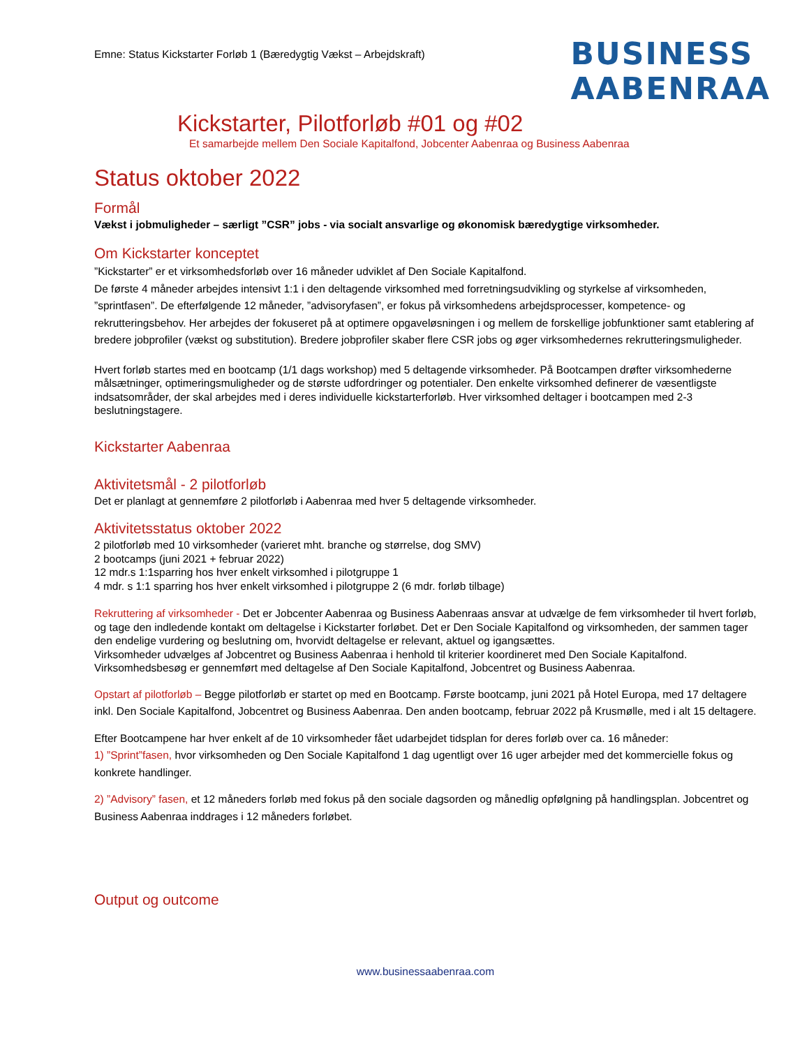Emne: Status Kickstarter Forløb 1 (Bæredygtig Vækst – Arbejdskraft)
BUSINESS
AABENRAA
Kickstarter, Pilotforløb #01 og #02
Et samarbejde mellem Den Sociale Kapitalfond, Jobcenter Aabenraa og Business Aabenraa
Status oktober 2022
Formål
Vækst i jobmuligheder – særligt ”CSR” jobs - via socialt ansvarlige og økonomisk bæredygtige virksomheder.
Om Kickstarter konceptet
”Kickstarter” er et virksomhedsforløb over 16 måneder udviklet af Den Sociale Kapitalfond.
De første 4 måneder arbejdes intensivt 1:1 i den deltagende virksomhed med forretningsudvikling og styrkelse af virksomheden, ”sprintfasen”. De efterfølgende 12 måneder, ”advisoryfasen”, er fokus på virksomhedens arbejdsprocesser, kompetence- og rekrutteringsbehov. Her arbejdes der fokuseret på at optimere opgaveløsningen i og mellem de forskellige jobfunktioner samt etablering af bredere jobprofiler (vækst og substitution). Bredere jobprofiler skaber flere CSR jobs og øger virksomhedernes rekrutteringsmuligheder.
Hvert forløb startes med en bootcamp (1/1 dags workshop) med 5 deltagende virksomheder. På Bootcampen drøfter virksomhederne målsætninger, optimeringsmuligheder og de største udfordringer og potentialer. Den enkelte virksomhed definerer de væsentligste indsatsområder, der skal arbejdes med i deres individuelle kickstarterforløb. Hver virksomhed deltager i bootcampen med 2-3 beslutningstagere.
Kickstarter Aabenraa
Aktivitetsmål - 2 pilotforløb
Det er planlagt at gennemføre 2 pilotforløb i Aabenraa med hver 5 deltagende virksomheder.
Aktivitetsstatus oktober 2022
2 pilotforløb med 10 virksomheder (varieret mht. branche og størrelse, dog SMV)
2 bootcamps (juni 2021 + februar 2022)
12 mdr.s 1:1sparring hos hver enkelt virksomhed i pilotgruppe 1
4 mdr. s 1:1 sparring hos hver enkelt virksomhed i pilotgruppe 2 (6 mdr. forløb tilbage)
Rekruttering af virksomheder - Det er Jobcenter Aabenraa og Business Aabenraas ansvar at udvælge de fem virksomheder til hvert forløb, og tage den indledende kontakt om deltagelse i Kickstarter forløbet. Det er Den Sociale Kapitalfond og virksomheden, der sammen tager den endelige vurdering og beslutning om, hvorvidt deltagelse er relevant, aktuel og igangsættes.
Virksomheder udvælges af Jobcentret og Business Aabenraa i henhold til kriterier koordineret med Den Sociale Kapitalfond. Virksomhedsbesøg er gennemført med deltagelse af Den Sociale Kapitalfond, Jobcentret og Business Aabenraa.
Opstart af pilotforløb – Begge pilotforløb er startet op med en Bootcamp. Første bootcamp, juni 2021 på Hotel Europa, med 17 deltagere inkl. Den Sociale Kapitalfond, Jobcentret og Business Aabenraa. Den anden bootcamp, februar 2022 på Krusmølle, med i alt 15 deltagere.
Efter Bootcampene har hver enkelt af de 10 virksomheder fået udarbejdet tidsplan for deres forløb over ca. 16 måneder:
1) ”Sprint”fasen, hvor virksomheden og Den Sociale Kapitalfond 1 dag ugentligt over 16 uger arbejder med det kommercielle fokus og konkrete handlinger.
2) ”Advisory” fasen, et 12 måneders forløb med fokus på den sociale dagsorden og månedlig opfølgning på handlingsplan. Jobcentret og Business Aabenraa inddrages i 12 måneders forløbet.
Output og outcome
www.businessaabenraa.com